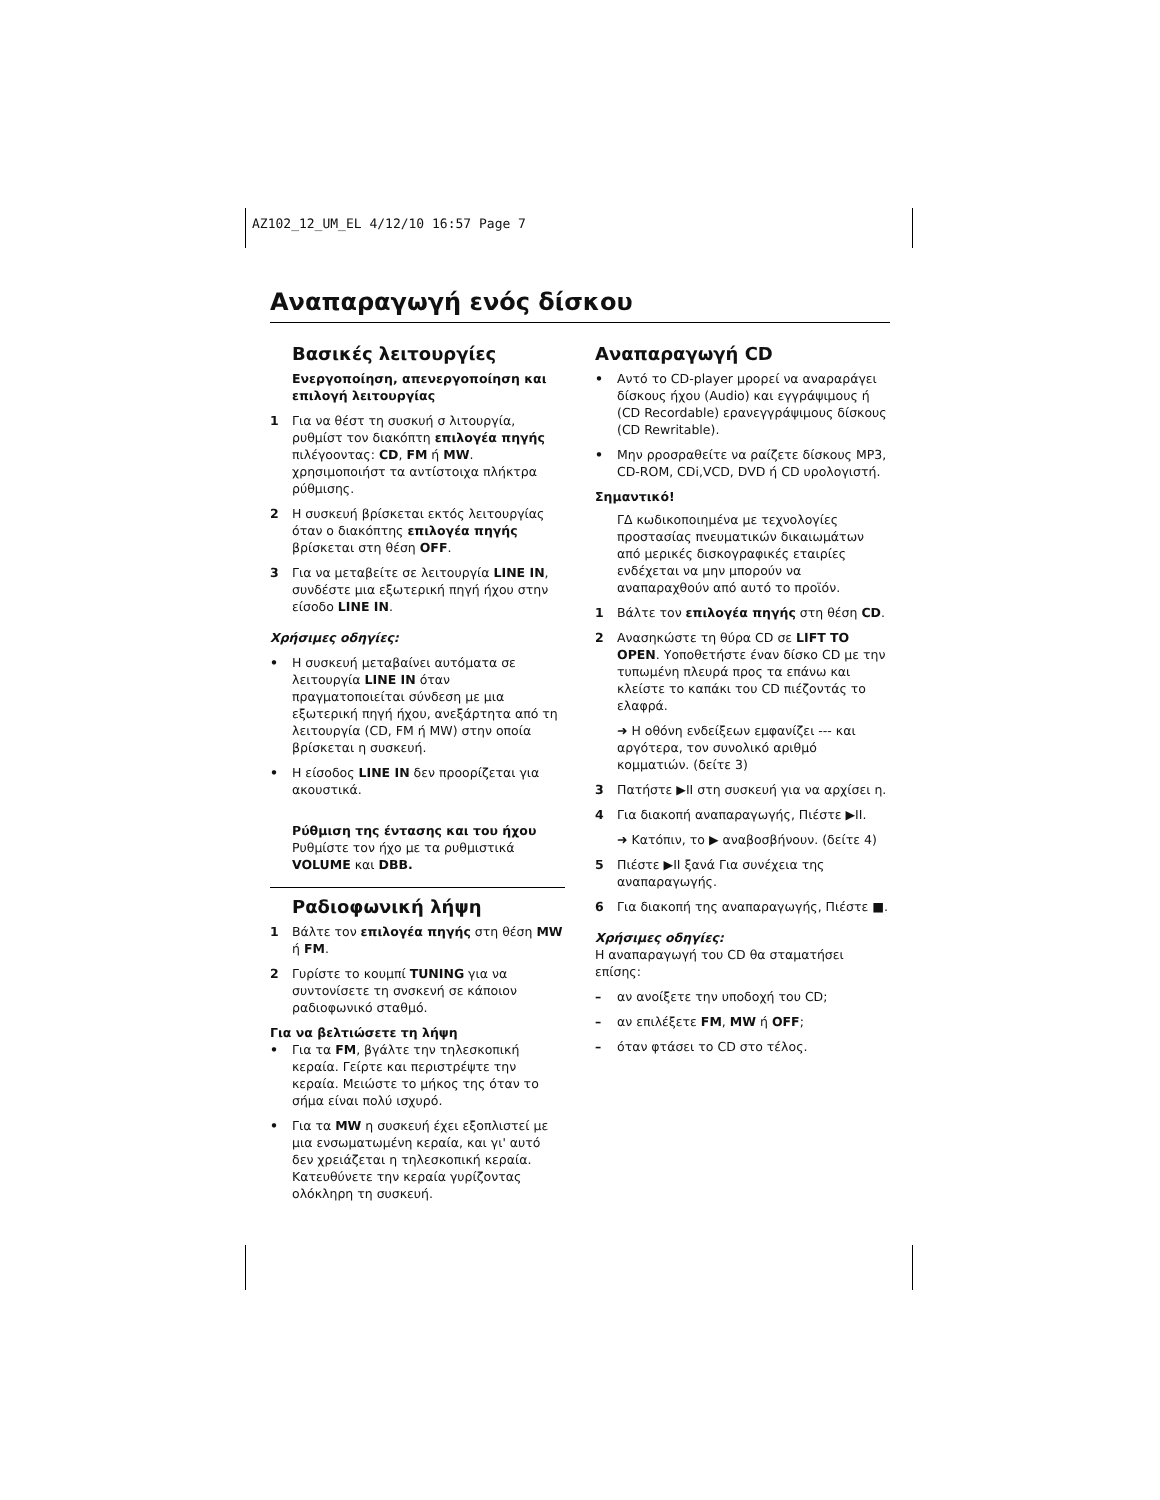AZ102_12_UM_EL 4/12/10 16:57 Page 7
Αναπαραγωγή ενός δίσκου
Βασικές λειτουργίες
Ενεργοποίηση, απενεργοποίηση και επιλογή λειτουργίας
1 Για να θέστ τη συσκυή σ λιτουργία, ρυθμίστ τον διακόπτη επιλογέα πηγής πιλέγοοντας: CD, FM ή MW. χρησιμοποιήστ τα αντίστοιχα πλήκτρα ρύθμισης.
2 Η συσκευή βρίσκεται εκτός λειτουργίας όταν ο διακόπτης επιλογέα πηγής βρίσκεται στη θέση OFF.
3 Για να μεταβείτε σε λειτουργία LINE IN, συνδέστε μια εξωτερική πηγή ήχου στην είσοδο LINE IN.
Χρήσιμες οδηγίες:
• Η συσκευή μεταβαίνει αυτόματα σε λειτουργία LINE IN όταν πραγματοποιείται σύνδεση με μια εξωτερική πηγή ήχου, ανεξάρτητα από τη λειτουργία (CD, FM ή MW) στην οποία βρίσκεται η συσκευή.
• Η είσοδος LINE IN δεν προορίζεται για ακουστικά.
Ρύθμιση της έντασης και του ήχου
Ρυθμίστε τον ήχο με τα ρυθμιστικά VOLUME και DBB.
Ραδιοφωνική λήψη
1 Βάλτε τον επιλογέα πηγής στη θέση MW ή FM.
2 Γυρίστε το κουμπί TUNING για να συντονίσετε τη σνσκενή σε κάποιον ραδιοφωνικό σταθμό.
Για να βελτιώσετε τη λήψη
• Για τα FM, βγάλτε την τηλεσκοπική κεραία. Γείρτε και περιστρέψτε την κεραία. Μειώστε το μήκος της όταν το σήμα είναι πολύ ισχυρό.
• Για τα MW η συσκευή έχει εξοπλιστεί με μια ενσωματωμένη κεραία, και γι' αυτό δεν χρειάζεται η τηλεσκοπική κεραία. Κατευθύνετε την κεραία γυρίζοντας ολόκληρη τη συσκευή.
Αναπαραγωγή CD
• Αντό το CD-player μρορεί να αναραράγει δίσκους ήχου (Audio) και εγγράψιμους ή (CD Recordable) ερανεγγράψιμους δίσκους (CD Rewritable).
• Μην ρροσραθείτε να ραίζετε δίσκους MP3, CD-ROM, CDi,VCD, DVD ή CD υρολογιστή.
Σημαντικό!
ΓΔ κωδικοποιημένα με τεχνολογίες προστασίας πνευματικών δικαιωμάτων από μερικές δισκογραφικές εταιρίες ενδέχεται να μην μπορούν να αναπαραχθούν από αυτό το προϊόν.
1 Βάλτε τον επιλογέα πηγής στη θέση CD.
2 Ανασηκώστε τη θύρα CD σε LIFT TO OPEN. Υοποθετήστε έναν δίσκο CD με την τυπωμένη πλευρά προς τα επάνω και κλείστε το καπάκι του CD πιέζοντάς το ελαφρά.
➜ Η οθόνη ενδείξεων εμφανίζει --- και αργότερα, τον συνολικό αριθμό κομματιών. (δείτε 3)
3 Πατήστε ▶II στη συσκευή για να αρχίσει η.
4 Για διακοπή αναπαραγωγής, Πιέστε ▶II.
➜ Κατόπιν, το ▶ αναβοσβήνουν. (δείτε 4)
5 Πιέστε ▶II ξανά Για συνέχεια της αναπαραγωγής.
6 Για διακοπή της αναπαραγωγής, Πιέστε ■.
Χρήσιμες οδηγίες:
Η αναπαραγωγή του CD θα σταματήσει επίσης:
– αν ανοίξετε την υποδοχή του CD;
– αν επιλέξετε FM, MW ή OFF;
– όταν φτάσει το CD στο τέλος.